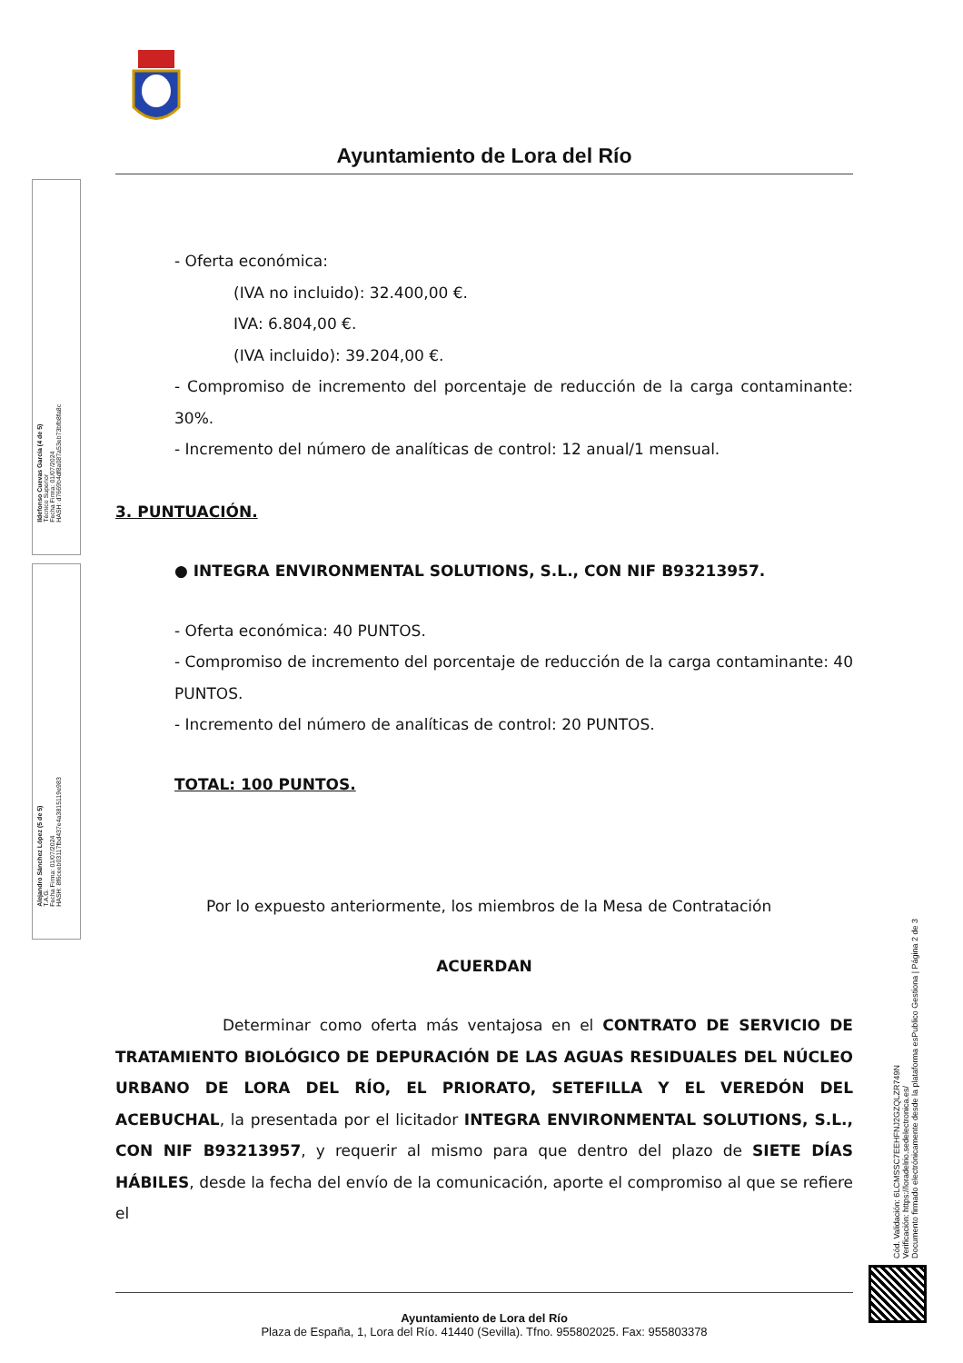Ildefonso Cuevas García (4 de 5)
Técnico Superior
Fecha Firma: 01/07/2024
HASH: d7669b4df8a087a53eb73bfb8fa8c
Alejandro Sánchez López (5 de 5)
T.A.G.
Fecha Firma: 01/07/2024
HASH: 8f6ceeb03117fbd437e4a3815119e983
Ayuntamiento de Lora del Río
- Oferta económica:
(IVA no incluido): 32.400,00 €.
IVA: 6.804,00 €.
(IVA incluido): 39.204,00 €.
- Compromiso de incremento del porcentaje de reducción de la carga contaminante: 30%.
- Incremento del número de analíticas de control: 12 anual/1 mensual.
3. PUNTUACIÓN.
● INTEGRA ENVIRONMENTAL SOLUTIONS, S.L., CON NIF B93213957.
- Oferta económica: 40 PUNTOS.
- Compromiso de incremento del porcentaje de reducción de la carga contaminante: 40 PUNTOS.
- Incremento del número de analíticas de control: 20 PUNTOS.
TOTAL: 100 PUNTOS.
Por lo expuesto anteriormente, los miembros de la Mesa de Contratación
ACUERDAN
Determinar como oferta más ventajosa en el CONTRATO DE SERVICIO DE TRATAMIENTO BIOLÓGICO DE DEPURACIÓN DE LAS AGUAS RESIDUALES DEL NÚCLEO URBANO DE LORA DEL RÍO, EL PRIORATO, SETEFILLA Y EL VEREDÓN DEL ACEBUCHAL, la presentada por el licitador INTEGRA ENVIRONMENTAL SOLUTIONS, S.L., CON NIF B93213957, y requerir al mismo para que dentro del plazo de SIETE DÍAS HÁBILES, desde la fecha del envío de la comunicación, aporte el compromiso al que se refiere el
Cód. Validación: 6LCMSSC7EEHFNJ2GZQLZR749N
Verificación: https://loradelrio.sedelectronica.es/
Documento firmado electrónicamente desde la plataforma esPublico Gestiona | Página 2 de 3
Ayuntamiento de Lora del Río
Plaza de España, 1, Lora del Río. 41440 (Sevilla). Tfno. 955802025. Fax: 955803378